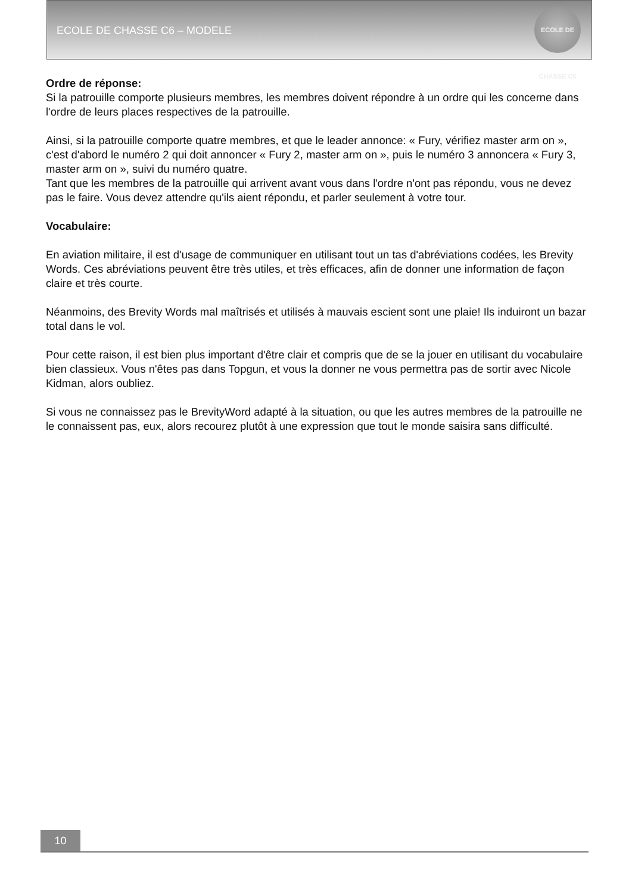ECOLE DE CHASSE C6 – MODELE
ECOLE DE CHASSE C6
Ordre de réponse:
Si la patrouille comporte plusieurs membres, les membres doivent répondre à un ordre qui les concerne dans l'ordre de leurs places respectives de la patrouille.
Ainsi, si la patrouille comporte quatre membres, et que le leader annonce: « Fury, vérifiez master arm on », c'est d'abord le numéro 2 qui doit annoncer « Fury 2, master arm on », puis le numéro 3 annoncera « Fury 3, master arm on », suivi du numéro quatre.
Tant que les membres de la patrouille qui arrivent avant vous dans l'ordre n'ont pas répondu, vous ne devez pas le faire. Vous devez attendre qu'ils aient répondu, et parler seulement à votre tour.
Vocabulaire:
En aviation militaire, il est d'usage de communiquer en utilisant tout un tas d'abréviations codées, les Brevity Words. Ces abréviations peuvent être très utiles, et très efficaces, afin de donner une information de façon claire et très courte.
Néanmoins, des Brevity Words mal maîtrisés et utilisés à mauvais escient sont une plaie! Ils induiront un bazar total dans le vol.
Pour cette raison, il est bien plus important d'être clair et compris que de se la jouer en utilisant du vocabulaire bien classieux. Vous n'êtes pas dans Topgun, et vous la donner ne vous permettra pas de sortir avec Nicole Kidman, alors oubliez.
Si vous ne connaissez pas le BrevityWord adapté à la situation, ou que les autres membres de la patrouille ne le connaissent pas, eux, alors recourez plutôt à une expression que tout le monde saisira sans difficulté.
10